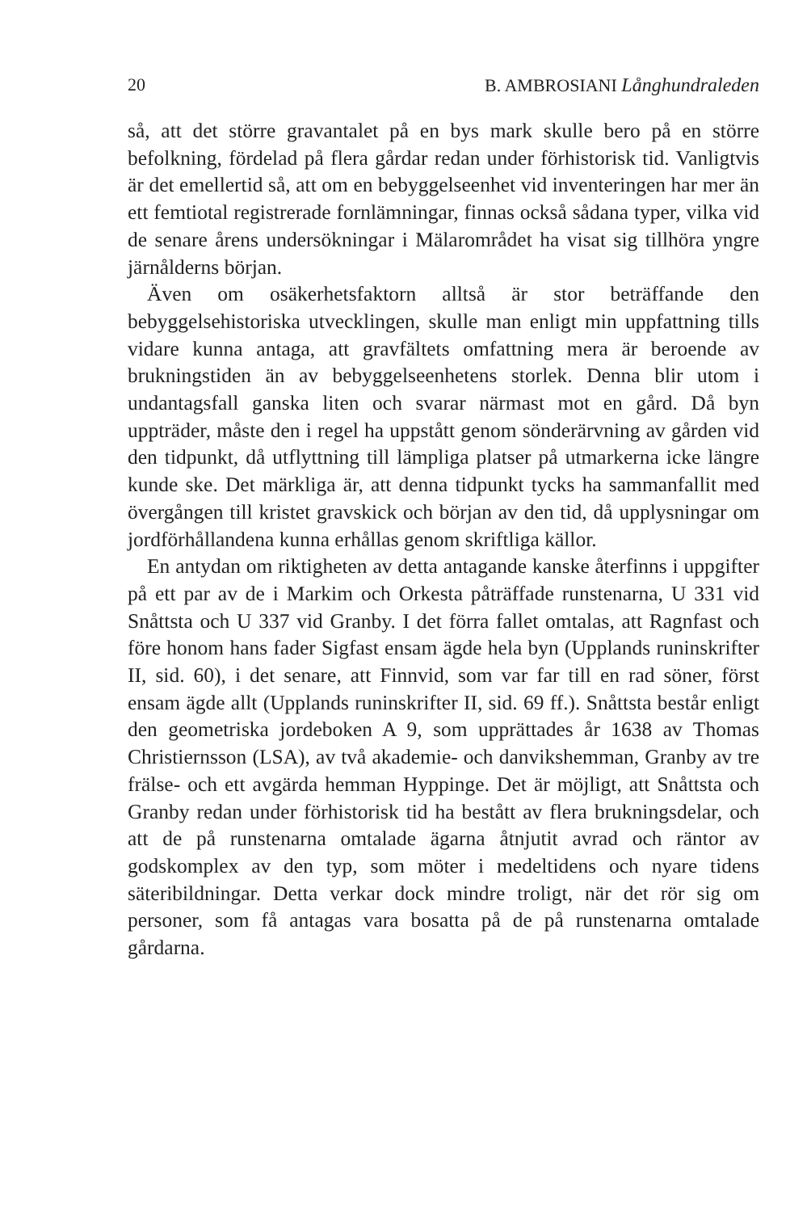20 B. AMBROSIANI Långhundraleden
så, att det större gravantalet på en bys mark skulle bero på en större befolkning, fördelad på flera gårdar redan under förhistorisk tid. Vanligtvis är det emellertid så, att om en bebyggelseenhet vid inventeringen har mer än ett femtiotal registrerade fornlämningar, finnas också sådana typer, vilka vid de senare årens undersökningar i Mälarområdet ha visat sig tillhöra yngre järnålderns början.
Även om osäkerhetsfaktorn alltså är stor beträffande den bebyggelsehistoriska utvecklingen, skulle man enligt min uppfattning tills vidare kunna antaga, att gravfältets omfattning mera är beroende av brukningstiden än av bebyggelseenhetens storlek. Denna blir utom i undantagsfall ganska liten och svarar närmast mot en gård. Då byn uppträder, måste den i regel ha uppstått genom sönderärvning av gården vid den tidpunkt, då utflyttning till lämpliga platser på utmarkerna icke längre kunde ske. Det märkliga är, att denna tidpunkt tycks ha sammanfallit med övergången till kristet gravskick och början av den tid, då upplysningar om jordförhållandena kunna erhållas genom skriftliga källor.
En antydan om riktigheten av detta antagande kanske återfinns i uppgifter på ett par av de i Markim och Orkesta påträffade runstenarna, U 331 vid Snåttsta och U 337 vid Granby. I det förra fallet omtalas, att Ragnfast och före honom hans fader Sigfast ensam ägde hela byn (Upplands runinskrifter II, sid. 60), i det senare, att Finnvid, som var far till en rad söner, först ensam ägde allt (Upplands runinskrifter II, sid. 69 ff.). Snåttsta består enligt den geometriska jordeboken A 9, som upprättades år 1638 av Thomas Christiernsson (LSA), av två akademie- och danvikshemman, Granby av tre frälse- och ett avgärda hemman Hyppinge. Det är möjligt, att Snåttsta och Granby redan under förhistorisk tid ha bestått av flera brukningsdelar, och att de på runstenarna omtalade ägarna åtnjutit avrad och räntor av godskomplex av den typ, som möter i medeltidens och nyare tidens säteribildningar. Detta verkar dock mindre troligt, när det rör sig om personer, som få antagas vara bosatta på de på runstenarna omtalade gårdarna.